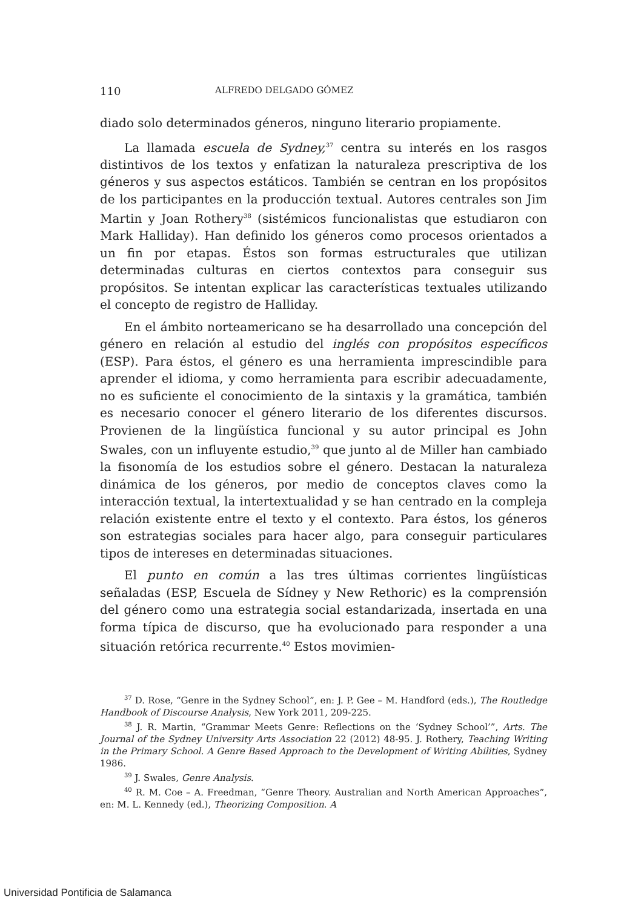110 ALFREDO DELGADO GÓMEZ
diado solo determinados géneros, ninguno literario propiamente.
La llamada escuela de Sydney,<sup>37</sup> centra su interés en los rasgos distintivos de los textos y enfatizan la naturaleza prescriptiva de los géneros y sus aspectos estáticos. También se centran en los propósitos de los participantes en la producción textual. Autores centrales son Jim Martin y Joan Rothery<sup>38</sup> (sistémicos funcionalistas que estudiaron con Mark Halliday). Han definido los géneros como procesos orientados a un fin por etapas. Éstos son formas estructurales que utilizan determinadas culturas en ciertos contextos para conseguir sus propósitos. Se intentan explicar las características textuales utilizando el concepto de registro de Halliday.
En el ámbito norteamericano se ha desarrollado una concepción del género en relación al estudio del inglés con propósitos específicos (ESP). Para éstos, el género es una herramienta imprescindible para aprender el idioma, y como herramienta para escribir adecuadamente, no es suficiente el conocimiento de la sintaxis y la gramática, también es necesario conocer el género literario de los diferentes discursos. Provienen de la lingüística funcional y su autor principal es John Swales, con un influyente estudio,<sup>39</sup> que junto al de Miller han cambiado la fisonomía de los estudios sobre el género. Destacan la naturaleza dinámica de los géneros, por medio de conceptos claves como la interacción textual, la intertextualidad y se han centrado en la compleja relación existente entre el texto y el contexto. Para éstos, los géneros son estrategias sociales para hacer algo, para conseguir particulares tipos de intereses en determinadas situaciones.
El punto en común a las tres últimas corrientes lingüísticas señaladas (ESP, Escuela de Sídney y New Rethoric) es la comprensión del género como una estrategia social estandarizada, insertada en una forma típica de discurso, que ha evolucionado para responder a una situación retórica recurrente.<sup>40</sup> Estos movimien-
<sup>37</sup> D. Rose, “Genre in the Sydney School”, en: J. P. Gee – M. Handford (eds.), The Routledge Handbook of Discourse Analysis, New York 2011, 209-225.
<sup>38</sup> J. R. Martin, “Grammar Meets Genre: Reflections on the ‘Sydney School’”, Arts. The Journal of the Sydney University Arts Association 22 (2012) 48-95. J. Rothery, Teaching Writing in the Primary School. A Genre Based Approach to the Development of Writing Abilities, Sydney 1986.
<sup>39</sup> J. Swales, Genre Analysis.
<sup>40</sup> R. M. Coe – A. Freedman, “Genre Theory. Australian and North American Approaches”, en: M. L. Kennedy (ed.), Theorizing Composition. A
Universidad Pontificia de Salamanca